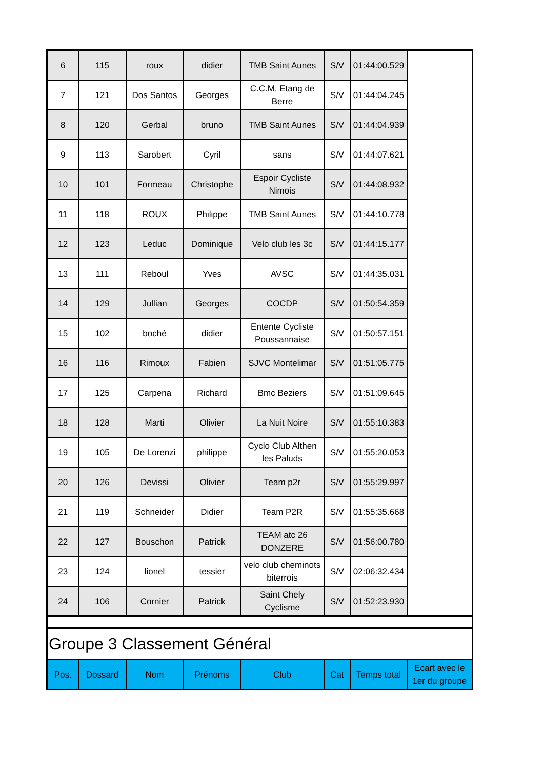| 6 | 115 | roux | didier | TMB Saint Aunes | S/V | 01:44:00.529 | |
| 7 | 121 | Dos Santos | Georges | C.C.M. Etang de Berre | S/V | 01:44:04.245 | |
| 8 | 120 | Gerbal | bruno | TMB Saint Aunes | S/V | 01:44:04.939 | |
| 9 | 113 | Sarobert | Cyril | sans | S/V | 01:44:07.621 | |
| 10 | 101 | Formeau | Christophe | Espoir Cycliste Nimois | S/V | 01:44:08.932 | |
| 11 | 118 | ROUX | Philippe | TMB Saint Aunes | S/V | 01:44:10.778 | |
| 12 | 123 | Leduc | Dominique | Velo club les 3c | S/V | 01:44:15.177 | |
| 13 | 111 | Reboul | Yves | AVSC | S/V | 01:44:35.031 | |
| 14 | 129 | Jullian | Georges | COCDP | S/V | 01:50:54.359 | |
| 15 | 102 | boché | didier | Entente Cycliste Poussannaise | S/V | 01:50:57.151 | |
| 16 | 116 | Rimoux | Fabien | SJVC Montelimar | S/V | 01:51:05.775 | |
| 17 | 125 | Carpena | Richard | Bmc Beziers | S/V | 01:51:09.645 | |
| 18 | 128 | Marti | Olivier | La Nuit Noire | S/V | 01:55:10.383 | |
| 19 | 105 | De Lorenzi | philippe | Cyclo Club Althen les Paluds | S/V | 01:55:20.053 | |
| 20 | 126 | Devissi | Olivier | Team p2r | S/V | 01:55:29.997 | |
| 21 | 119 | Schneider | Didier | Team P2R | S/V | 01:55:35.668 | |
| 22 | 127 | Bouschon | Patrick | TEAM atc 26 DONZERE | S/V | 01:56:00.780 | |
| 23 | 124 | lionel | tessier | velo club cheminots biterrois | S/V | 02:06:32.434 | |
| 24 | 106 | Cornier | Patrick | Saint Chely Cyclisme | S/V | 01:52:23.930 | |
| Groupe 3 Classement Général | | | | | | | |
| Pos. | Dossard | Nom | Prénoms | Club | Cat | Temps total | Ecart avec le 1er du groupe |